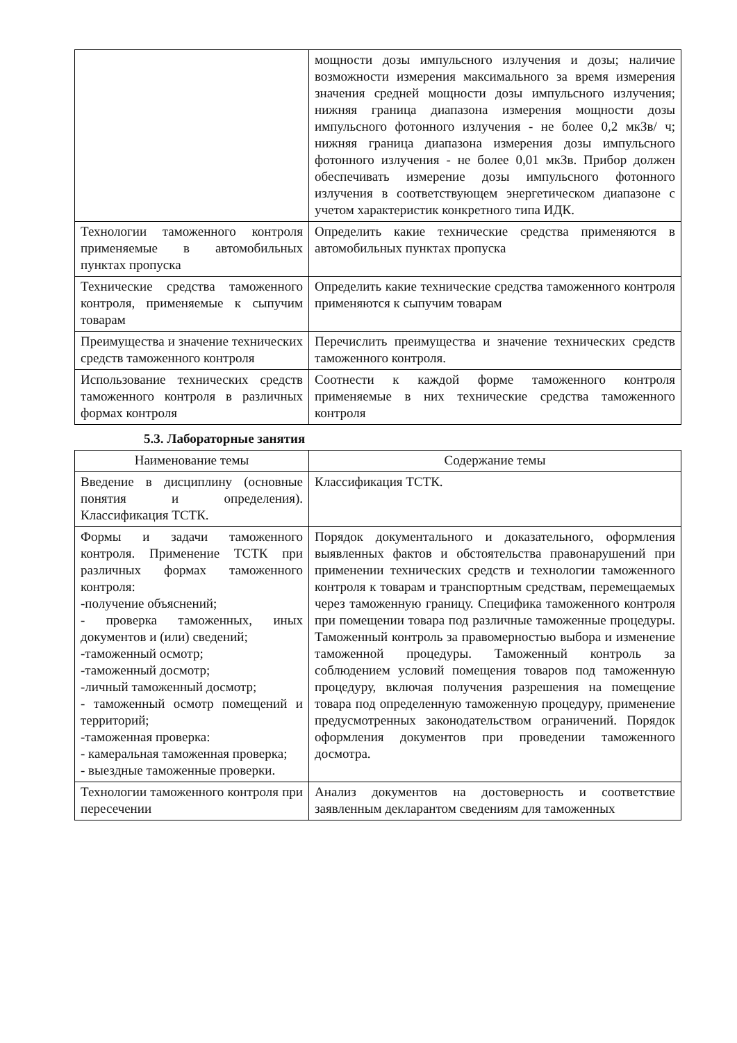| | мощности дозы импульсного излучения и дозы; наличие возможности измерения максимального за время измерения значения средней мощности дозы импульсного излучения; нижняя граница диапазона измерения мощности дозы импульсного фотонного излучения - не более 0,2 мкЗв/ ч; нижняя граница диапазона измерения дозы импульсного фотонного излучения - не более 0,01 мкЗв. Прибор должен обеспечивать измерение дозы импульсного фотонного излучения в соответствующем энергетическом диапазоне с учетом характеристик конкретного типа ИДК. |
| Технологии таможенного контроля применяемые в автомобильных пунктах пропуска | Определить какие технические средства применяются в автомобильных пунктах пропуска |
| Технические средства таможенного контроля, применяемые к сыпучим товарам | Определить какие технические средства таможенного контроля применяются к сыпучим товарам |
| Преимущества и значение технических средств таможенного контроля | Перечислить преимущества и значение технических средств таможенного контроля. |
| Использование технических средств таможенного контроля в различных формах контроля | Соотнести к каждой форме таможенного контроля применяемые в них технические средства таможенного контроля |
5.3. Лабораторные занятия
| Наименование темы | Содержание темы |
| --- | --- |
| Введение в дисциплину (основные понятия и определения). Классификация ТСТК. | Классификация ТСТК. |
| Формы и задачи таможенного контроля. Применение ТСТК при различных формах таможенного контроля: -получение объяснений; - проверка таможенных, иных документов и (или) сведений; -таможенный осмотр; -таможенный досмотр; -личный таможенный досмотр; - таможенный осмотр помещений и территорий; -таможенная проверка: - камеральная таможенная проверка; - выездные таможенные проверки. | Порядок документального и доказательного, оформления выявленных фактов и обстоятельства правонарушений при применении технических средств и технологии таможенного контроля к товарам и транспортным средствам, перемещаемых через таможенную границу. Специфика таможенного контроля при помещении товара под различные таможенные процедуры. Таможенный контроль за правомерностью выбора и изменение таможенной процедуры. Таможенный контроль за соблюдением условий помещения товаров под таможенную процедуру, включая получения разрешения на помещение товара под определенную таможенную процедуру, применение предусмотренных законодательством ограничений. Порядок оформления документов при проведении таможенного досмотра. |
| Технологии таможенного контроля при пересечении | Анализ документов на достоверность и соответствие заявленным декларантом сведениям для таможенных |